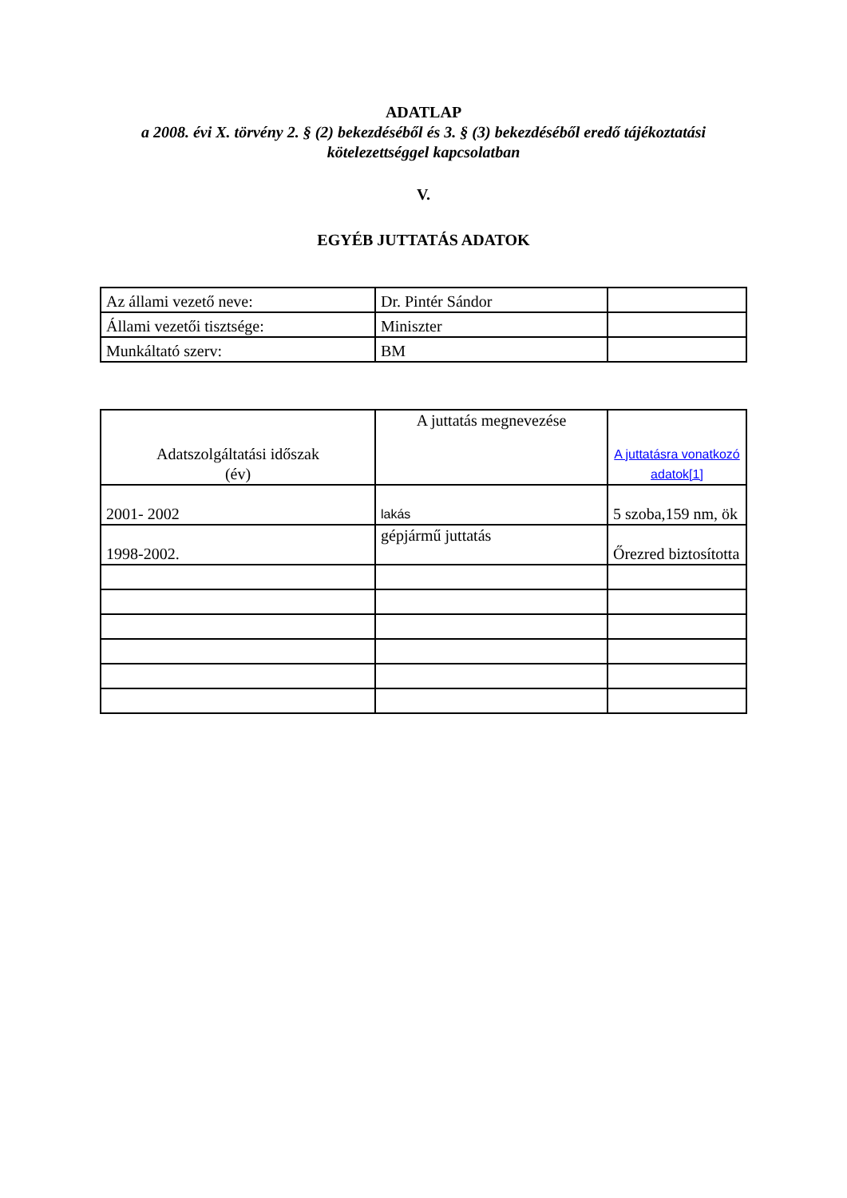ADATLAP
a 2008. évi X. törvény 2. § (2) bekezdéséből és 3. § (3) bekezdéséből eredő tájékoztatási
kötelezettséggel kapcsolatban
V.
EGYÉB JUTTATÁS ADATOK
| Az állami vezető neve: | Dr. Pintér Sándor | |
| Állami vezetői tisztsége: | Miniszter | |
| Munkáltató szerv: | BM | |
| Adatszolgáltatási időszak (év) | A juttatás megnevezése | A juttatásra vonatkozó adatok[1] |
| 2001- 2002 | lakás | 5 szoba,159 nm, ök |
| 1998-2002. | gépjármű juttatás | Őrezred biztosította |